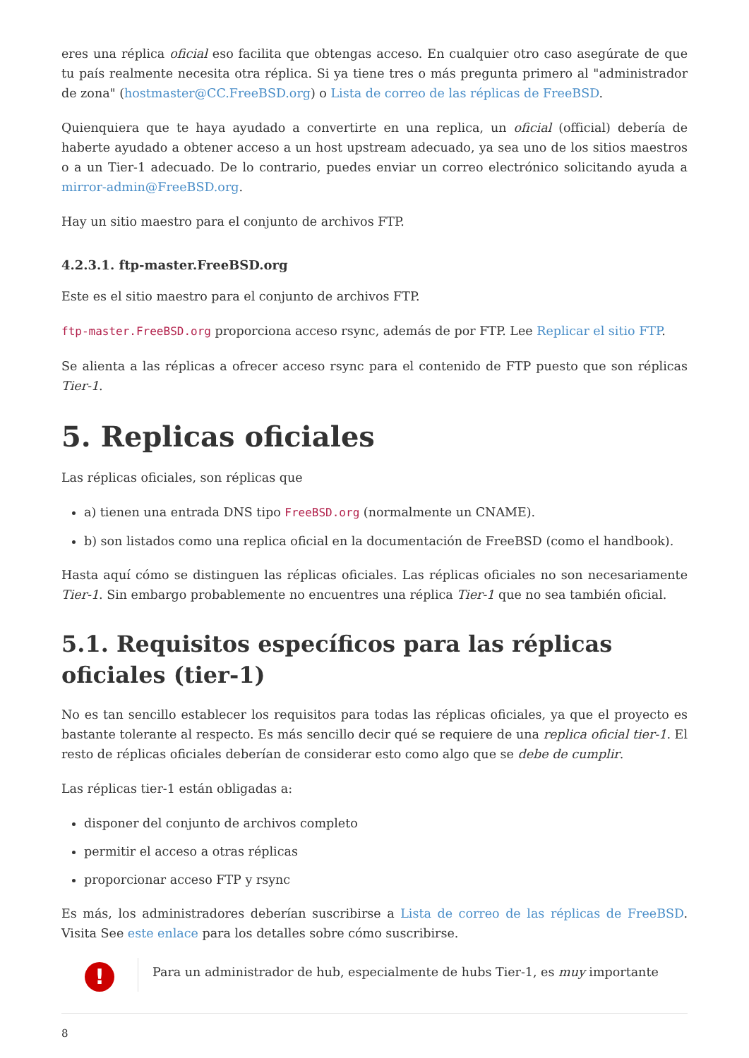eres una réplica oficial eso facilita que obtengas acceso. En cualquier otro caso asegúrate de que tu país realmente necesita otra réplica. Si ya tiene tres o más pregunta primero al "administrador de zona" (hostmaster@CC.FreeBSD.org) o Lista de correo de las réplicas de FreeBSD.
Quienquiera que te haya ayudado a convertirte en una replica, un oficial (official) debería de haberte ayudado a obtener acceso a un host upstream adecuado, ya sea uno de los sitios maestros o a un Tier-1 adecuado. De lo contrario, puedes enviar un correo electrónico solicitando ayuda a mirror-admin@FreeBSD.org.
Hay un sitio maestro para el conjunto de archivos FTP.
4.2.3.1. ftp-master.FreeBSD.org
Este es el sitio maestro para el conjunto de archivos FTP.
ftp-master.FreeBSD.org proporciona acceso rsync, además de por FTP. Lee Replicar el sitio FTP.
Se alienta a las réplicas a ofrecer acceso rsync para el contenido de FTP puesto que son réplicas Tier-1.
5. Replicas oficiales
Las réplicas oficiales, son réplicas que
a) tienen una entrada DNS tipo FreeBSD.org (normalmente un CNAME).
b) son listados como una replica oficial en la documentación de FreeBSD (como el handbook).
Hasta aquí cómo se distinguen las réplicas oficiales. Las réplicas oficiales no son necesariamente Tier-1. Sin embargo probablemente no encuentres una réplica Tier-1 que no sea también oficial.
5.1. Requisitos específicos para las réplicas oficiales (tier-1)
No es tan sencillo establecer los requisitos para todas las réplicas oficiales, ya que el proyecto es bastante tolerante al respecto. Es más sencillo decir qué se requiere de una replica oficial tier-1. El resto de réplicas oficiales deberían de considerar esto como algo que se debe de cumplir.
Las réplicas tier-1 están obligadas a:
disponer del conjunto de archivos completo
permitir el acceso a otras réplicas
proporcionar acceso FTP y rsync
Es más, los administradores deberían suscribirse a Lista de correo de las réplicas de FreeBSD. Visita See este enlace para los detalles sobre cómo suscribirse.
!
Para un administrador de hub, especialmente de hubs Tier-1, es muy importante
8